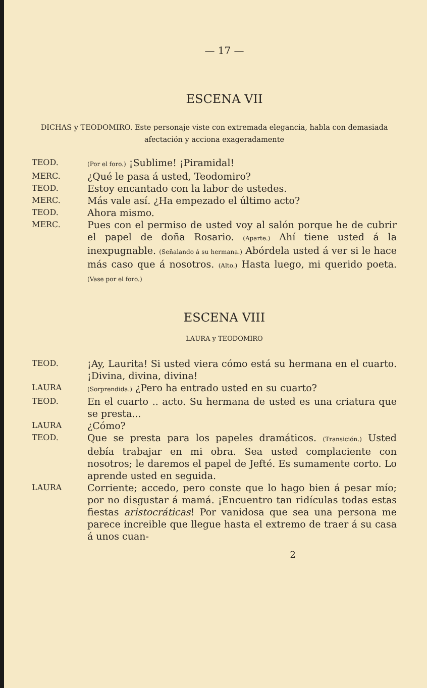— 17 —
ESCENA VII
DICHAS y TEODOMIRO. Este personaje viste con extremada elegancia, habla con demasiada afectación y acciona exageradamente
TEOD.
(Por el foro.) ¡Sublime! ¡Piramidal!
MERC.
¿Qué le pasa á usted, Teodomiro?
TEOD.
Estoy encantado con la labor de ustedes.
MERC.
Más vale así. ¿Ha empezado el último acto?
TEOD.
Ahora mismo.
MERC.
Pues con el permiso de usted voy al salón porque he de cubrir el papel de doña Rosario. (Aparte.) Ahí tiene usted á la inexpugnable. (Señalando á su hermana.) Abórdela usted á ver si le hace más caso que á nosotros. (Alto.) Hasta luego, mi querido poeta. (Vase por el foro.)
ESCENA VIII
LAURA y TEODOMIRO
TEOD.
¡Ay, Laurita! Si usted viera cómo está su hermana en el cuarto. ¡Divina, divina, divina!
LAURA
(Sorprendida.) ¿Pero ha entrado usted en su cuarto?
TEOD.
En el cuarto .. acto. Su hermana de usted es una criatura que se presta...
LAURA
¿Cómo?
TEOD.
Que se presta para los papeles dramáticos. (Transición.) Usted debía trabajar en mi obra. Sea usted complaciente con nosotros; le daremos el papel de Jefté. Es sumamente corto. Lo aprende usted en seguida.
LAURA
Corriente; accedo, pero conste que lo hago bien á pesar mío; por no disgustar á mamá. ¡Encuentro tan ridículas todas estas fiestas aristocráticas! Por vanidosa que sea una persona me parece increible que llegue hasta el extremo de traer á su casa á unos cuan-
2